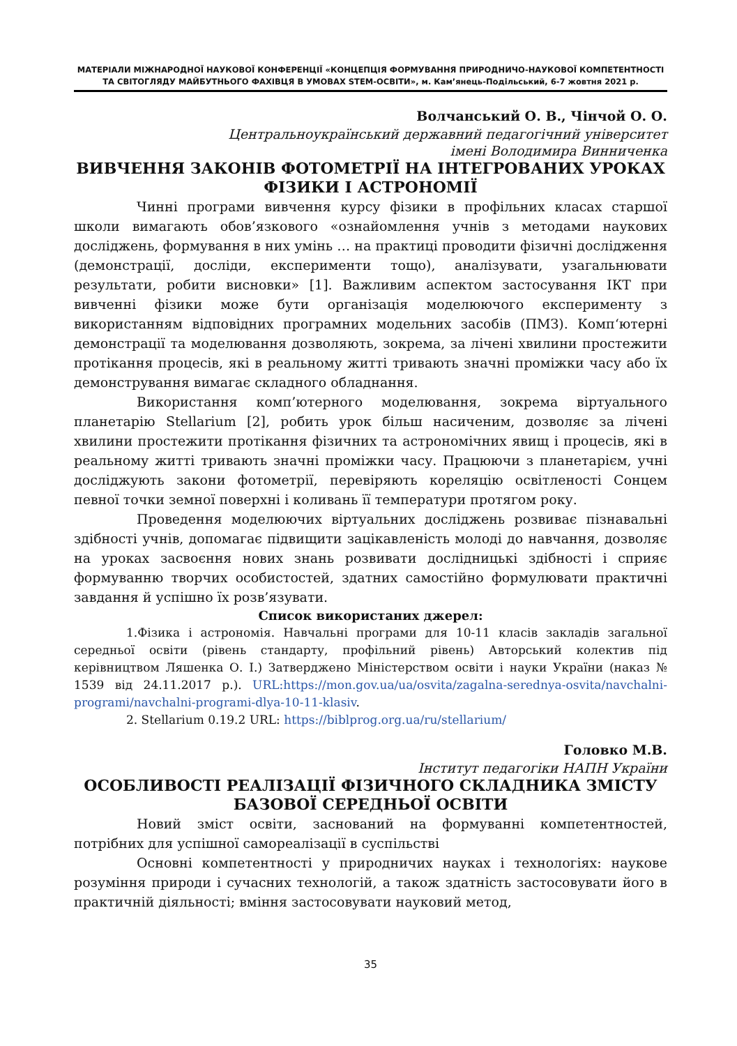МАТЕРІАЛИ МІЖНАРОДНОЇ НАУКОВОЇ КОНФЕРЕНЦІЇ «КОНЦЕПЦІЯ ФОРМУВАННЯ ПРИРОДНИЧО-НАУКОВОЇ КОМПЕТЕНТНОСТІ
ТА СВІТОГЛЯДУ МАЙБУТНЬОГО ФАХІВЦЯ В УМОВАХ STEM-ОСВІТИ», м. Кам’янець-Подільський, 6-7 жовтня 2021 р.
Волчанський О. В., Чінчой О. О.
Центральноукраїнський державний педагогічний університет
імені Володимира Винниченка
ВИВЧЕННЯ ЗАКОНІВ ФОТОМЕТРІЇ НА ІНТЕГРОВАНИХ УРОКАХ ФІЗИКИ І АСТРОНОМІЇ
Чинні програми вивчення курсу фізики в профільних класах старшої школи вимагають обов’язкового «ознайомлення учнів з методами наукових досліджень, формування в них умінь … на практиці проводити фізичні дослідження (демонстрації, досліди, експерименти тощо), аналізувати, узагальнювати результати, робити висновки» [1]. Важливим аспектом застосування ІКТ при вивченні фізики може бути організація моделюючого експерименту з використанням відповідних програмних модельних засобів (ПМЗ). Комп‘ютерні демонстрації та моделювання дозволяють, зокрема, за лічені хвилини простежити протікання процесів, які в реальному житті тривають значні проміжки часу або їх демонстрування вимагає складного обладнання.
Використання комп’ютерного моделювання, зокрема віртуального планетарію Stellarium [2], робить урок більш насиченим, дозволяє за лічені хвилини простежити протікання фізичних та астрономічних явищ і процесів, які в реальному житті тривають значні проміжки часу. Працюючи з планетарієм, учні досліджують закони фотометрії, перевіряють кореляцію освітленості Сонцем певної точки земної поверхні і коливань її температури протягом року.
Проведення моделюючих віртуальних досліджень розвиває пізнавальні здібності учнів, допомагає підвищити зацікавленість молоді до навчання, дозволяє на уроках засвоєння нових знань розвивати дослідницькі здібності і сприяє формуванню творчих особистостей, здатних самостійно формулювати практичні завдання й успішно їх розв’язувати.
Список використаних джерел:
1.Фізика і астрономія. Навчальні програми для 10-11 класів закладів загальної середньої освіти (рівень стандарту, профільний рівень) Авторський колектив під керівництвом Ляшенка О. І.) Затверджено Міністерством освіти і науки України (наказ № 1539 від 24.11.2017 р.). URL:https://mon.gov.ua/ua/osvita/zagalna-serednya-osvita/navchalni-programi/navchalni-programi-dlya-10-11-klasiv.
2. Stellarium 0.19.2 URL: https://biblprog.org.ua/ru/stellarium/
Головко М.В.
Інститут педагогіки НАПН України
ОСОБЛИВОСТІ РЕАЛІЗАЦІЇ ФІЗИЧНОГО СКЛАДНИКА ЗМІСТУ БАЗОВОЇ СЕРЕДНЬОЇ ОСВІТИ
Новий зміст освіти, заснований на формуванні компетентностей, потрібних для успішної самореалізації в суспільстві
Основні компетентності у природничих науках і технологіях: наукове розуміння природи і сучасних технологій, а також здатність застосовувати його в практичній діяльності; вміння застосовувати науковий метод,
35